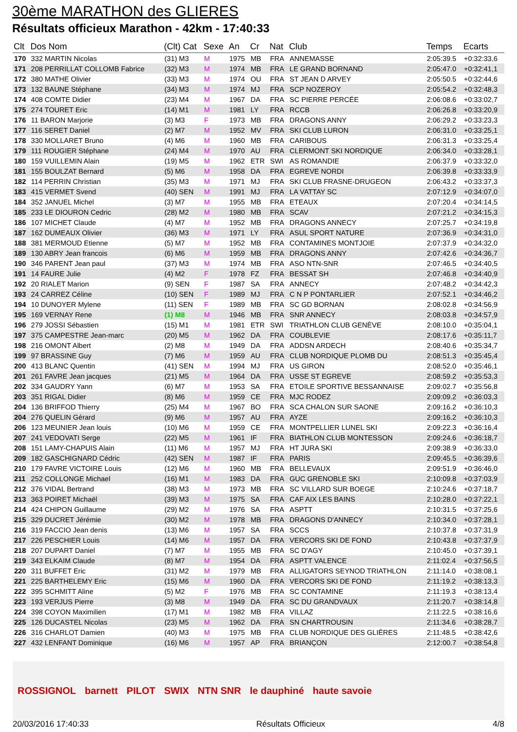30ème MARATHON des GLIERES
Résultats officieux Marathon - 42km - 17:40:33
| Clt | Dos Nom | (Clt) Cat | Sexe | An | Cr | Nat | Club | Temps | Ecarts |
| --- | --- | --- | --- | --- | --- | --- | --- | --- | --- |
| 170 | 332 MARTIN Nicolas | (31) M3 | M | 1975 | MB | FRA | ANNEMASSE | 2:05:39.5 | +0:32:33,6 |
| 171 | 208 PERRILLAT COLLOMB Fabrice | (32) M3 | M | 1974 | MB | FRA | LE GRAND BORNAND | 2:05:47.0 | +0:32:41,1 |
| 172 | 380 MATHE Olivier | (33) M3 | M | 1974 | OU | FRA | ST JEAN D ARVEY | 2:05:50.5 | +0:32:44,6 |
| 173 | 132 BAUNE Stéphane | (34) M3 | M | 1974 | MJ | FRA | SCP NOZEROY | 2:05:54.2 | +0:32:48,3 |
| 174 | 408 COMTE Didier | (23) M4 | M | 1967 | DA | FRA | SC PIERRE PERCÉE | 2:06:08.6 | +0:33:02,7 |
| 175 | 274 TOURET Eric | (14) M1 | M | 1981 | LY | FRA | RCCB | 2:06:26.8 | +0:33:20,9 |
| 176 | 11 BARON Marjorie | (3) M3 | F | 1973 | MB | FRA | DRAGONS ANNY | 2:06:29.2 | +0:33:23,3 |
| 177 | 116 SERET Daniel | (2) M7 | M | 1952 | MV | FRA | SKI CLUB LURON | 2:06:31.0 | +0:33:25,1 |
| 178 | 330 MOLLARET Bruno | (4) M6 | M | 1960 | MB | FRA | CARIBOUS | 2:06:31.3 | +0:33:25,4 |
| 179 | 111 ROUGIER Stéphane | (24) M4 | M | 1970 | AU | FRA | CLERMONT SKI NORDIQUE | 2:06:34.0 | +0:33:28,1 |
| 180 | 159 VUILLEMIN Alain | (19) M5 | M | 1962 | ETR | SWI | AS ROMANDIE | 2:06:37.9 | +0:33:32,0 |
| 181 | 155 BOULZAT Bernard | (5) M6 | M | 1958 | DA | FRA | EGREVE NORDI | 2:06:39.8 | +0:33:33,9 |
| 182 | 114 PERRIN Christian | (35) M3 | M | 1971 | MJ | FRA | SKI CLUB FRASNE-DRUGEON | 2:06:43.2 | +0:33:37,3 |
| 183 | 415 VERMET Svend | (40) SEN | M | 1991 | MJ | FRA | LA VATTAY SC | 2:07:12.9 | +0:34:07,0 |
| 184 | 352 JANUEL Michel | (3) M7 | M | 1955 | MB | FRA | ETEAUX | 2:07:20.4 | +0:34:14,5 |
| 185 | 233 LE DIOURON Cedric | (28) M2 | M | 1980 | MB | FRA | SCAV | 2:07:21.2 | +0:34:15,3 |
| 186 | 107 MICHET Claude | (4) M7 | M | 1952 | MB | FRA | DRAGONS ANNECY | 2:07:25.7 | +0:34:19,8 |
| 187 | 162 DUMEAUX Olivier | (36) M3 | M | 1971 | LY | FRA | ASUL SPORT NATURE | 2:07:36.9 | +0:34:31,0 |
| 188 | 381 MERMOUD Etienne | (5) M7 | M | 1952 | MB | FRA | CONTAMINES MONTJOIE | 2:07:37.9 | +0:34:32,0 |
| 189 | 130 ABRY Jean francois | (6) M6 | M | 1959 | MB | FRA | DRAGONS ANNY | 2:07:42.6 | +0:34:36,7 |
| 190 | 346 PARENT Jean paul | (37) M3 | M | 1974 | MB | FRA | ASO NTN-SNR | 2:07:46.5 | +0:34:40,5 |
| 191 | 14 FAURE Julie | (4) M2 | F | 1978 | FZ | FRA | BESSAT SH | 2:07:46.8 | +0:34:40,9 |
| 192 | 20 RIALET Marion | (9) SEN | F | 1987 | SA | FRA | ANNECY | 2:07:48.2 | +0:34:42,3 |
| 193 | 24 CARREZ Céline | (10) SEN | F | 1989 | MJ | FRA | C N P PONTARLIER | 2:07:52.1 | +0:34:46,2 |
| 194 | 10 DUNOYER Mylene | (11) SEN | F | 1989 | MB | FRA | SC GD BORNAN | 2:08:02.8 | +0:34:56,9 |
| 195 | 169 VERNAY Rene | (1) M8 | M | 1946 | MB | FRA | SNR ANNECY | 2:08:03.8 | +0:34:57,9 |
| 196 | 279 JOSSI Sébastien | (15) M1 | M | 1981 | ETR | SWI | TRIATHLON CLUB GENÈVE | 2:08:10.0 | +0:35:04,1 |
| 197 | 375 CAMPESTRE Jean-marc | (20) M5 | M | 1962 | DA | FRA | COUBLEVIE | 2:08:17.6 | +0:35:11,7 |
| 198 | 216 OMONT Albert | (2) M8 | M | 1949 | DA | FRA | ADDSN ARDECH | 2:08:40.6 | +0:35:34,7 |
| 199 | 97 BRASSINE Guy | (7) M6 | M | 1959 | AU | FRA | CLUB NORDIQUE PLOMB DU | 2:08:51.3 | +0:35:45,4 |
| 200 | 413 BLANC Quentin | (41) SEN | M | 1994 | MJ | FRA | US GIRON | 2:08:52.0 | +0:35:46,1 |
| 201 | 261 FAVRE Jean jacques | (21) M5 | M | 1964 | DA | FRA | USSE ST EGREVE | 2:08:59.2 | +0:35:53,3 |
| 202 | 334 GAUDRY Yann | (6) M7 | M | 1953 | SA | FRA | ETOILE SPORTIVE BESSANNAISE | 2:09:02.7 | +0:35:56,8 |
| 203 | 351 RIGAL Didier | (8) M6 | M | 1959 | CE | FRA | MJC RODEZ | 2:09:09.2 | +0:36:03,3 |
| 204 | 136 BRIFFOD Thierry | (25) M4 | M | 1967 | BO | FRA | SCA CHALON SUR SAONE | 2:09:16.2 | +0:36:10,3 |
| 204 | 276 QUELIN Gérard | (9) M6 | M | 1957 | AU | FRA | AYZE | 2:09:16.2 | +0:36:10,3 |
| 206 | 123 MEUNIER Jean louis | (10) M6 | M | 1959 | CE | FRA | MONTPELLIER LUNEL SKI | 2:09:22.3 | +0:36:16,4 |
| 207 | 241 VEDOVATI Serge | (22) M5 | M | 1961 | IF | FRA | BIATHLON CLUB MONTESSON | 2:09:24.6 | +0:36:18,7 |
| 208 | 151 LAMY-CHAPUIS Alain | (11) M6 | M | 1957 | MJ | FRA | HT JURA SKI | 2:09:38.9 | +0:36:33,0 |
| 209 | 182 GASCHIGNARD Cédric | (42) SEN | M | 1987 | IF | FRA | PARIS | 2:09:45.5 | +0:36:39,6 |
| 210 | 179 FAVRE VICTOIRE Louis | (12) M6 | M | 1960 | MB | FRA | BELLEVAUX | 2:09:51.9 | +0:36:46,0 |
| 211 | 252 COLLONGE Michael | (16) M1 | M | 1983 | DA | FRA | GUC GRENOBLE SKI | 2:10:09.8 | +0:37:03,9 |
| 212 | 376 VIDAL Bertrand | (38) M3 | M | 1973 | MB | FRA | SC VILLARD SUR BOEGE | 2:10:24.6 | +0:37:18,7 |
| 213 | 363 POIRET Michaël | (39) M3 | M | 1975 | SA | FRA | CAF AIX LES BAINS | 2:10:28.0 | +0:37:22,1 |
| 214 | 424 CHIPON Guillaume | (29) M2 | M | 1976 | SA | FRA | ASPTT | 2:10:31.5 | +0:37:25,6 |
| 215 | 329 DUCRET Jérémie | (30) M2 | M | 1978 | MB | FRA | DRAGONS D'ANNECY | 2:10:34.0 | +0:37:28,1 |
| 216 | 319 FACCIO Jean denis | (13) M6 | M | 1957 | SA | FRA | SCCS | 2:10:37.8 | +0:37:31,9 |
| 217 | 226 PESCHIER Louis | (14) M6 | M | 1957 | DA | FRA | VERCORS SKI DE FOND | 2:10:43.8 | +0:37:37,9 |
| 218 | 207 DUPART Daniel | (7) M7 | M | 1955 | MB | FRA | SC D'AGY | 2:10:45.0 | +0:37:39,1 |
| 219 | 343 ELKAIM Claude | (8) M7 | M | 1954 | DA | FRA | ASPTT VALENCE | 2:11:02.4 | +0:37:56,5 |
| 220 | 311 BUFFET Eric | (31) M2 | M | 1979 | MB | FRA | ALLIGATORS SEYNOD TRIATHLON | 2:11:14.0 | +0:38:08,1 |
| 221 | 225 BARTHELEMY Eric | (15) M6 | M | 1960 | DA | FRA | VERCORS SKI DE FOND | 2:11:19.2 | +0:38:13,3 |
| 222 | 395 SCHMITT Aline | (5) M2 | F | 1976 | MB | FRA | SC CONTAMINE | 2:11:19.3 | +0:38:13,4 |
| 223 | 193 VERJUS Pierre | (3) M8 | M | 1949 | DA | FRA | SC DU GRANDVAUX | 2:11:20.7 | +0:38:14,8 |
| 224 | 398 COYON Maximilien | (17) M1 | M | 1982 | MB | FRA | VILLAZ | 2:11:22.5 | +0:38:16,6 |
| 225 | 126 DUCASTEL Nicolas | (23) M5 | M | 1962 | DA | FRA | SN CHARTROUSIN | 2:11:34.6 | +0:38:28,7 |
| 226 | 316 CHARLOT Damien | (40) M3 | M | 1975 | MB | FRA | CLUB NORDIQUE DES GLIÈRES | 2:11:48.5 | +0:38:42,6 |
| 227 | 432 LENFANT Dominique | (16) M6 | M | 1957 | AP | FRA | BRIANÇON | 2:12:00.7 | +0:38:54,8 |
ROSSIGNOL barnett PILOT SWIX NTN SNR le dauphiné haute savoie
20/03/2016 17:40:33 Résultats Officieux 4/8